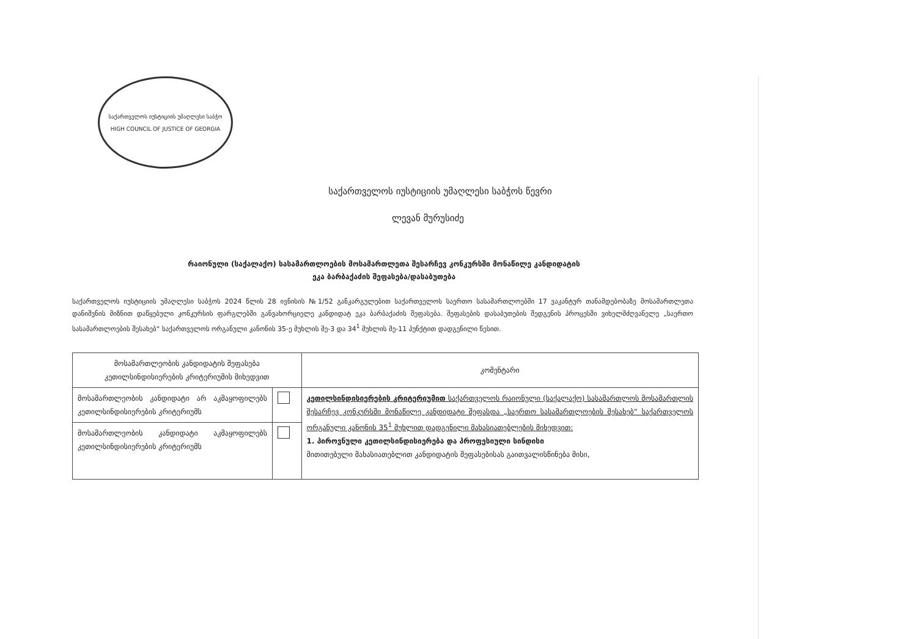საქართველოს იუსტიციის უმაღლესი საბჭო
HIGH COUNCIL OF JUSTICE OF GEORGIA
საქართველოს იუსტიციის უმაღლესი საბჭოს წევრი
ლევან მურუსიძე
რაიონული (საქალაქო) სასამართლოების მოსამართლეთა შესარჩევ კონკურსში მონაწილე კანდიდატის
ეკა ბარბაქაძის შეფასება/დასაბუთება
საქართველოს იუსტიციის უმაღლესი საბჭოს 2024 წლის 28 ივნისის №1/52 განკარგულებით საქართველოს საერთო სასამართლოებში 17 ვაკანტურ თანამდებობაზე მოსამართლეთა დანიშვნის მიზნით დაწყებული კონკურსის ფარგლებში განვახორციელე კანდიდატ ეკა ბარბაქაძის შეფასება. შეფასების დასაბუთების შედგენის პროცესში ვიხელმძღვანელე „საერთო სასამართლოების შესახებ“ საქართველოს ორგანული კანონის 35-ე მუხლის მე-3 და 34<sup>1</sup> მუხლის მე-11 პუნქტით დადგენილი წესით.
| მოსამართლეობის კანდიდატის შეფასება კეთილსინდისიერების კრიტერიუმის მიხედვით | | კომენტარი |
| --- | --- | --- |
| მოსამართლეობის კანდიდატი არ აკმაყოფილებს კეთილსინდისიერების კრიტერიუმს | | კეთილსინდისიერების კრიტერიუმით საქართველოს რაიონული (საქალაქო) სასამართლოს მოსამართლის შესარჩევ კონკურსში მონაწილე კანდიდატი შეფასდა „საერთო სასამართლოების შესახებ“ საქართველოს ორგანული კანონის 35<sup>1</sup> მუხლით დადგენილი მახასიათებლების მიხედვით: 1. პიროვნული კეთილსინდისიერება და პროფესიული სინდისი მითითებული მახასიათებლით კანდიდატის შეფასებისას გაითვალისწინება მისი, |
| მოსამართლეობის კანდიდატი აკმაყოფილებს კეთილსინდისიერების კრიტერიუმს | | |